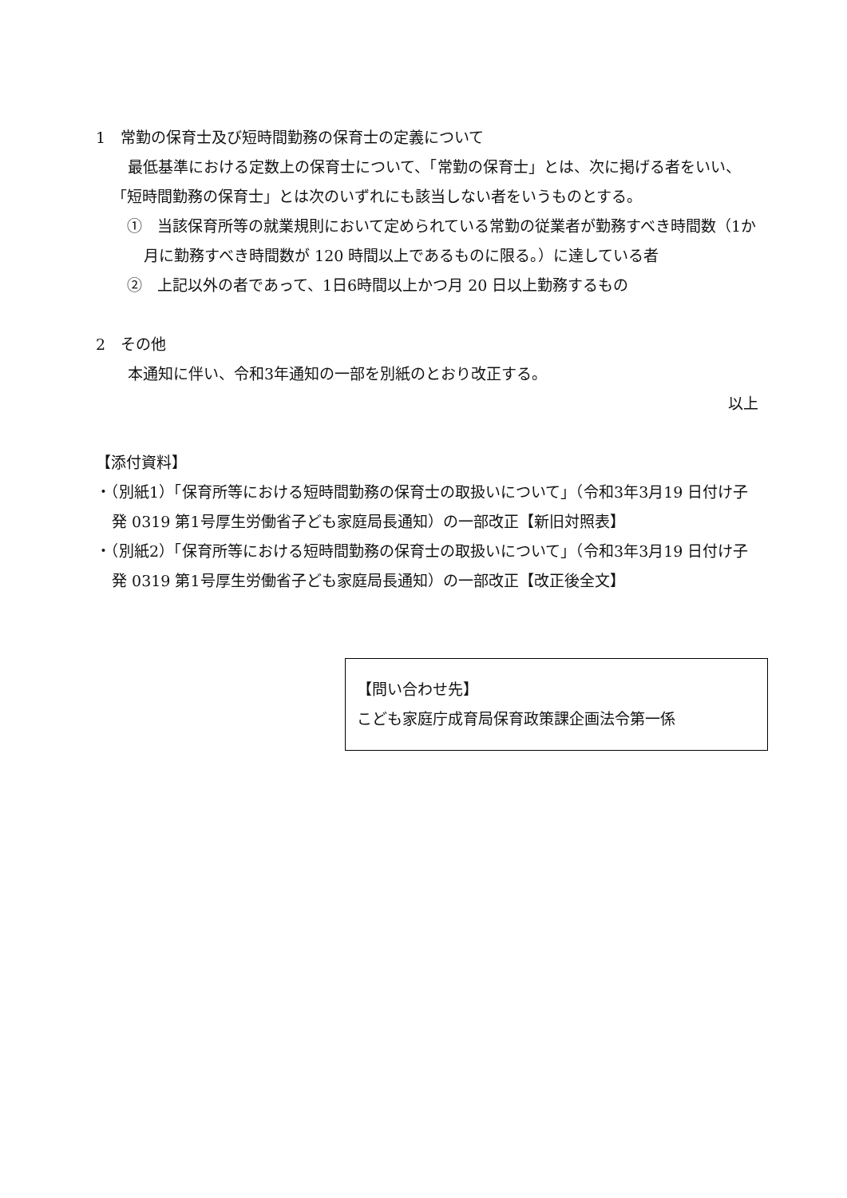1　常勤の保育士及び短時間勤務の保育士の定義について
最低基準における定数上の保育士について、「常勤の保育士」とは、次に掲げる者をいい、「短時間勤務の保育士」とは次のいずれにも該当しない者をいうものとする。
　①　当該保育所等の就業規則において定められている常勤の従業者が勤務すべき時間数（1か月に勤務すべき時間数が 120 時間以上であるものに限る。）に達している者
　②　上記以外の者であって、1日6時間以上かつ月 20 日以上勤務するもの
2　その他
本通知に伴い、令和3年通知の一部を別紙のとおり改正する。
以上
【添付資料】
・（別紙1）「保育所等における短時間勤務の保育士の取扱いについて」（令和3年3月19 日付け子発 0319 第1号厚生労働省子ども家庭局長通知）の一部改正【新旧対照表】
・（別紙2）「保育所等における短時間勤務の保育士の取扱いについて」（令和3年3月19 日付け子発 0319 第1号厚生労働省子ども家庭局長通知）の一部改正【改正後全文】
【問い合わせ先】
こども家庭庁成育局保育政策課企画法令第一係